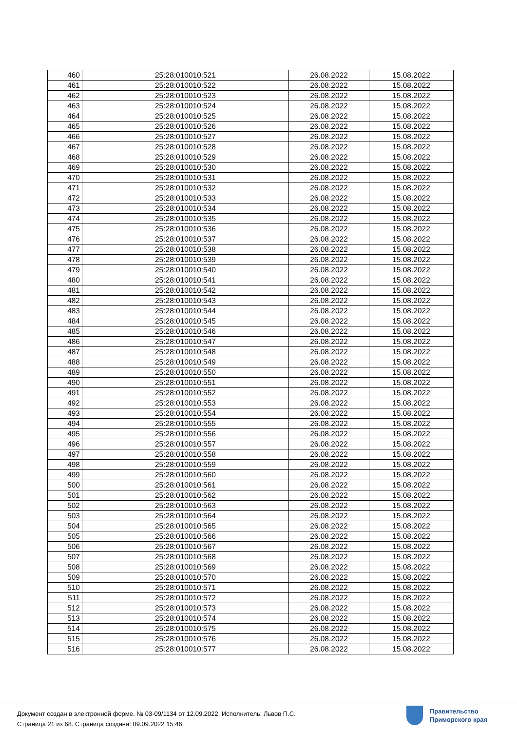| 460 | 25:28:010010:521 | 26.08.2022 | 15.08.2022 |
| 461 | 25:28:010010:522 | 26.08.2022 | 15.08.2022 |
| 462 | 25:28:010010:523 | 26.08.2022 | 15.08.2022 |
| 463 | 25:28:010010:524 | 26.08.2022 | 15.08.2022 |
| 464 | 25:28:010010:525 | 26.08.2022 | 15.08.2022 |
| 465 | 25:28:010010:526 | 26.08.2022 | 15.08.2022 |
| 466 | 25:28:010010:527 | 26.08.2022 | 15.08.2022 |
| 467 | 25:28:010010:528 | 26.08.2022 | 15.08.2022 |
| 468 | 25:28:010010:529 | 26.08.2022 | 15.08.2022 |
| 469 | 25:28:010010:530 | 26.08.2022 | 15.08.2022 |
| 470 | 25:28:010010:531 | 26.08.2022 | 15.08.2022 |
| 471 | 25:28:010010:532 | 26.08.2022 | 15.08.2022 |
| 472 | 25:28:010010:533 | 26.08.2022 | 15.08.2022 |
| 473 | 25:28:010010:534 | 26.08.2022 | 15.08.2022 |
| 474 | 25:28:010010:535 | 26.08.2022 | 15.08.2022 |
| 475 | 25:28:010010:536 | 26.08.2022 | 15.08.2022 |
| 476 | 25:28:010010:537 | 26.08.2022 | 15.08.2022 |
| 477 | 25:28:010010:538 | 26.08.2022 | 15.08.2022 |
| 478 | 25:28:010010:539 | 26.08.2022 | 15.08.2022 |
| 479 | 25:28:010010:540 | 26.08.2022 | 15.08.2022 |
| 480 | 25:28:010010:541 | 26.08.2022 | 15.08.2022 |
| 481 | 25:28:010010:542 | 26.08.2022 | 15.08.2022 |
| 482 | 25:28:010010:543 | 26.08.2022 | 15.08.2022 |
| 483 | 25:28:010010:544 | 26.08.2022 | 15.08.2022 |
| 484 | 25:28:010010:545 | 26.08.2022 | 15.08.2022 |
| 485 | 25:28:010010:546 | 26.08.2022 | 15.08.2022 |
| 486 | 25:28:010010:547 | 26.08.2022 | 15.08.2022 |
| 487 | 25:28:010010:548 | 26.08.2022 | 15.08.2022 |
| 488 | 25:28:010010:549 | 26.08.2022 | 15.08.2022 |
| 489 | 25:28:010010:550 | 26.08.2022 | 15.08.2022 |
| 490 | 25:28:010010:551 | 26.08.2022 | 15.08.2022 |
| 491 | 25:28:010010:552 | 26.08.2022 | 15.08.2022 |
| 492 | 25:28:010010:553 | 26.08.2022 | 15.08.2022 |
| 493 | 25:28:010010:554 | 26.08.2022 | 15.08.2022 |
| 494 | 25:28:010010:555 | 26.08.2022 | 15.08.2022 |
| 495 | 25:28:010010:556 | 26.08.2022 | 15.08.2022 |
| 496 | 25:28:010010:557 | 26.08.2022 | 15.08.2022 |
| 497 | 25:28:010010:558 | 26.08.2022 | 15.08.2022 |
| 498 | 25:28:010010:559 | 26.08.2022 | 15.08.2022 |
| 499 | 25:28:010010:560 | 26.08.2022 | 15.08.2022 |
| 500 | 25:28:010010:561 | 26.08.2022 | 15.08.2022 |
| 501 | 25:28:010010:562 | 26.08.2022 | 15.08.2022 |
| 502 | 25:28:010010:563 | 26.08.2022 | 15.08.2022 |
| 503 | 25:28:010010:564 | 26.08.2022 | 15.08.2022 |
| 504 | 25:28:010010:565 | 26.08.2022 | 15.08.2022 |
| 505 | 25:28:010010:566 | 26.08.2022 | 15.08.2022 |
| 506 | 25:28:010010:567 | 26.08.2022 | 15.08.2022 |
| 507 | 25:28:010010:568 | 26.08.2022 | 15.08.2022 |
| 508 | 25:28:010010:569 | 26.08.2022 | 15.08.2022 |
| 509 | 25:28:010010:570 | 26.08.2022 | 15.08.2022 |
| 510 | 25:28:010010:571 | 26.08.2022 | 15.08.2022 |
| 511 | 25:28:010010:572 | 26.08.2022 | 15.08.2022 |
| 512 | 25:28:010010:573 | 26.08.2022 | 15.08.2022 |
| 513 | 25:28:010010:574 | 26.08.2022 | 15.08.2022 |
| 514 | 25:28:010010:575 | 26.08.2022 | 15.08.2022 |
| 515 | 25:28:010010:576 | 26.08.2022 | 15.08.2022 |
| 516 | 25:28:010010:577 | 26.08.2022 | 15.08.2022 |
Документ создан в электронной форме. № 03-09/1134 от 12.09.2022. Исполнитель: Львов П.С.
Страница 21 из 68. Страница создана: 09.09.2022 15:46
Правительство
Приморского края